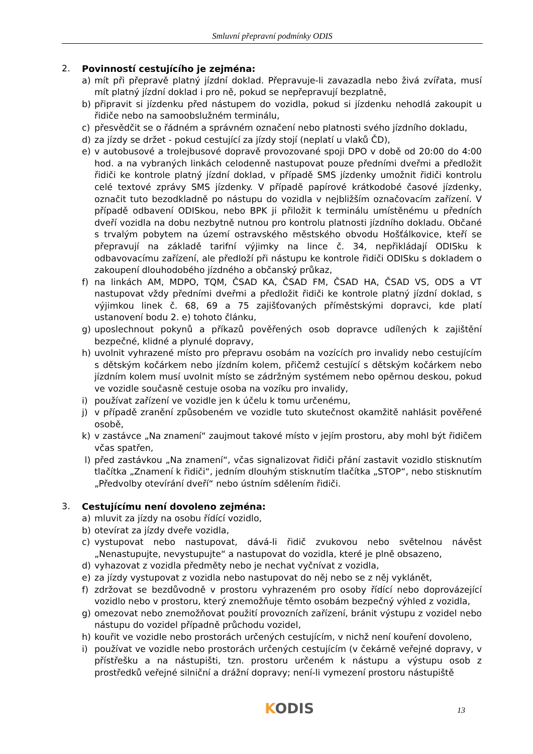Smluvní přepravní podmínky ODIS
2. Povinností cestujícího je zejména:
a) mít při přepravě platný jízdní doklad. Přepravuje-li zavazadla nebo živá zvířata, musí mít platný jízdní doklad i pro ně, pokud se nepřepravují bezplatně,
b) připravit si jízdenku před nástupem do vozidla, pokud si jízdenku nehodlá zakoupit u řidiče nebo na samoobslužném terminálu,
c) přesvědčit se o řádném a správném označení nebo platnosti svého jízdního dokladu,
d) za jízdy se držet - pokud cestující za jízdy stojí (neplatí u vlaků ČD),
e) v autobusové a trolejbusové dopravě provozované spoji DPO v době od 20:00 do 4:00 hod. a na vybraných linkách celodenně nastupovat pouze předními dveřmi a předložit řidiči ke kontrole platný jízdní doklad, v případě SMS jízdenky umožnit řidiči kontrolu celé textové zprávy SMS jízdenky. V případě papírové krátkodobé časové jízdenky, označit tuto bezodkladně po nástupu do vozidla v nejbližším označovacím zařízení. V případě odbavení ODISkou, nebo BPK ji přiložit k terminálu umístěnému u předních dveří vozidla na dobu nezbytně nutnou pro kontrolu platnosti jízdního dokladu. Občané s trvalým pobytem na území ostravského městského obvodu Hošťálkovice, kteří se přepravují na základě tarifní výjimky na lince č. 34, nepřikládají ODISku k odbavovacímu zařízení, ale předloží při nástupu ke kontrole řidiči ODISku s dokladem o zakoupení dlouhodobého jízdného a občanský průkaz,
f) na linkách AM, MDPO, TQM, ČSAD KA, ČSAD FM, ČSAD HA, ČSAD VS, ODS a VT nastupovat vždy předními dveřmi a předložit řidiči ke kontrole platný jízdní doklad, s výjimkou linek č. 68, 69 a 75 zajišťovaných příměstskými dopravci, kde platí ustanovení bodu 2. e) tohoto článku,
g) uposlechnout pokynů a příkazů pověřených osob dopravce udílených k zajištění bezpečné, klidné a plynulé dopravy,
h) uvolnit vyhrazené místo pro přepravu osobám na vozících pro invalidy nebo cestujícím s dětským kočárkem nebo jízdním kolem, přičemž cestující s dětským kočárkem nebo jízdním kolem musí uvolnit místo se zádržným systémem nebo opěrnou deskou, pokud ve vozidle současně cestuje osoba na vozíku pro invalidy,
i) používat zařízení ve vozidle jen k účelu k tomu určenému,
j) v případě zranění způsobeném ve vozidle tuto skutečnost okamžitě nahlásit pověřené osobě,
k) v zastávce „Na znamení“ zaujmout takové místo v jejím prostoru, aby mohl být řidičem včas spatřen,
l) před zastávkou „Na znamení“, včas signalizovat řidiči přání zastavit vozidlo stisknutím tlačítka „Znamení k řidiči“, jedním dlouhým stisknutím tlačítka „STOP“, nebo stisknutím „Předvolby otevírání dveří“ nebo ústním sdělením řidiči.
3. Cestujícímu není dovoleno zejména:
a) mluvit za jízdy na osobu řídící vozidlo,
b) otevírat za jízdy dveře vozidla,
c) vystupovat nebo nastupovat, dává-li řidič zvukovou nebo světelnou návěst „Nenastupujte, nevystupujte“ a nastupovat do vozidla, které je plně obsazeno,
d) vyhazovat z vozidla předměty nebo je nechat vyčnívat z vozidla,
e) za jízdy vystupovat z vozidla nebo nastupovat do něj nebo se z něj vyklánět,
f) zdržovat se bezdůvodně v prostoru vyhrazeném pro osoby řídící nebo doprovázející vozidlo nebo v prostoru, který znemožňuje těmto osobám bezpečný výhled z vozidla,
g) omezovat nebo znemožňovat použití provozních zařízení, bránit výstupu z vozidel nebo nástupu do vozidel případně průchodu vozidel,
h) kouřit ve vozidle nebo prostorách určených cestujícím, v nichž není kouření dovoleno,
i) používat ve vozidle nebo prostorách určených cestujícím (v čekárně veřejné dopravy, v přístřešku a na nástupišti, tzn. prostoru určeném k nástupu a výstupu osob z prostředků veřejné silniční a drážní dopravy; není-li vymezení prostoru nástupiště
KODIS 13